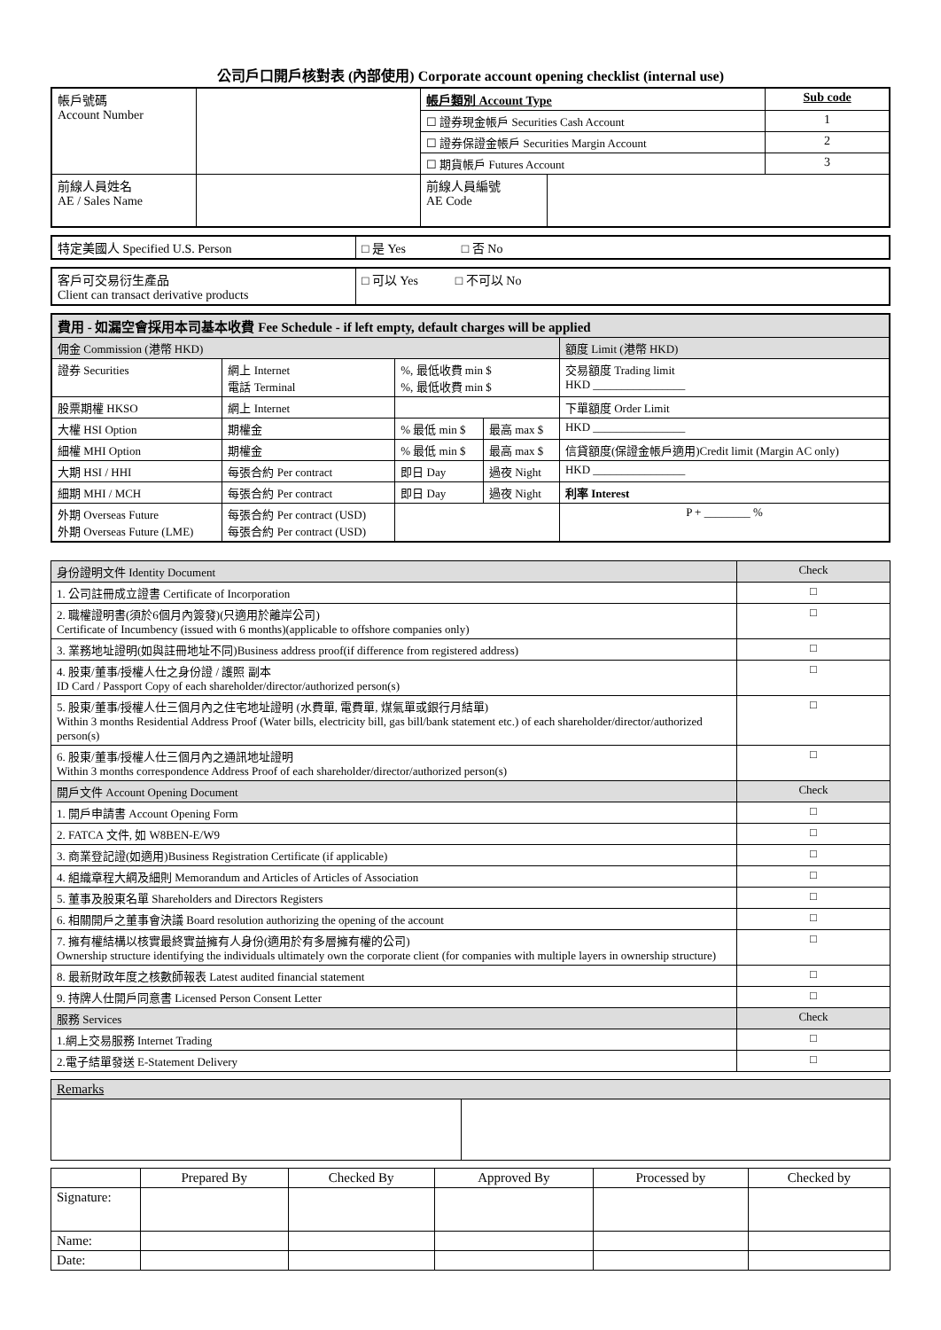公司戶口開戶核對表 (內部使用) Corporate account opening checklist (internal use)
| 帳戶號碼 Account Number | | 帳戶類別 Account Type | | Sub code |
| | | ☐ 證券現金帳戶 Securities Cash Account | | 1 |
| | | ☐ 證券保證金帳戶 Securities Margin Account | | 2 |
| | | ☐ 期貨帳戶 Futures Account | | 3 |
| 前線人員姓名 AE / Sales Name | | 前線人員編號 AE Code | | |
| 特定美國人 Specified U.S. Person | □ 是 Yes □ 否 No |
| 客戶可交易衍生產品 Client can transact derivative products | □ 可以 Yes □ 不可以 No |
| 費用 - 如漏空會採用本司基本收費 Fee Schedule - if left empty, default charges will be applied | | | | |
| 佣金 Commission (港幣 HKD) | | | | 額度 Limit (港幣 HKD) |
| 證券 Securities | 網上 Internet 電話 Terminal | %, 最低收費 min $ %, 最低收費 min $ | | 交易額度 Trading limit HKD ________________ |
| 股票期權 HKSO | 網上 Internet | | | 下單額度 Order Limit |
| 大權 HSI Option | 期權金 | % 最低 min $ | 最高 max $ | HKD ________________ |
| 細權 MHI Option | 期權金 | % 最低 min $ | 最高 max $ | 信貸額度(保證金帳戶適用)Credit limit (Margin AC only) |
| 大期 HSI / HHI | 每張合約 Per contract | 即日 Day | 過夜 Night | HKD ________________ |
| 細期 MHI / MCH | 每張合約 Per contract | 即日 Day | 過夜 Night | 利率 Interest |
| 外期 Overseas Future 外期 Overseas Future (LME) | 每張合約 Per contract (USD) 每張合約 Per contract (USD) | | | P + ________ % |
| 身份證明文件 Identity Document | Check |
| 1. 公司註冊成立證書 Certificate of Incorporation | □ |
| 2. 職權證明書(須於6個月內簽發)(只適用於離岸公司) Certificate of Incumbency (issued with 6 months)(applicable to offshore companies only) | □ |
| 3. 業務地址證明(如與註冊地址不同)Business address proof(if difference from registered address) | □ |
| 4. 股東/董事/授權人仕之身份證 / 護照 副本 ID Card / Passport Copy of each shareholder/director/authorized person(s) | □ |
| 5. 股東/董事/授權人仕三個月內之住宅地址證明 (水費單, 電費單, 煤氣單或銀行月結單) Within 3 months Residential Address Proof (Water bills, electricity bill, gas bill/bank statement etc.) of each shareholder/director/authorized person(s) | □ |
| 6. 股東/董事/授權人仕三個月內之通訊地址證明 Within 3 months correspondence Address Proof of each shareholder/director/authorized person(s) | □ |
| 開戶文件 Account Opening Document | Check |
| 1. 開戶申請書 Account Opening Form | □ |
| 2. FATCA 文件, 如 W8BEN-E/W9 | □ |
| 3. 商業登記證(如適用)Business Registration Certificate (if applicable) | □ |
| 4. 組織章程大綱及細則 Memorandum and Articles of Articles of Association | □ |
| 5. 董事及股東名單 Shareholders and Directors Registers | □ |
| 6. 相關開戶之董事會決議 Board resolution authorizing the opening of the account | □ |
| 7. 擁有權結構以核實最終實益擁有人身份(適用於有多層擁有權的公司) Ownership structure identifying the individuals ultimately own the corporate client (for companies with multiple layers in ownership structure) | □ |
| 8. 最新財政年度之核數師報表 Latest audited financial statement | □ |
| 9. 持牌人仕開戶同意書 Licensed Person Consent Letter | □ |
| 服務 Services | Check |
| 1.網上交易服務 Internet Trading | □ |
| 2.電子結單發送 E-Statement Delivery | □ |
| Remarks | |
| | Prepared By | Checked By | Approved By | Processed by | Checked by |
| Signature: | | | | | |
| Name: | | | | | |
| Date: | | | | | |